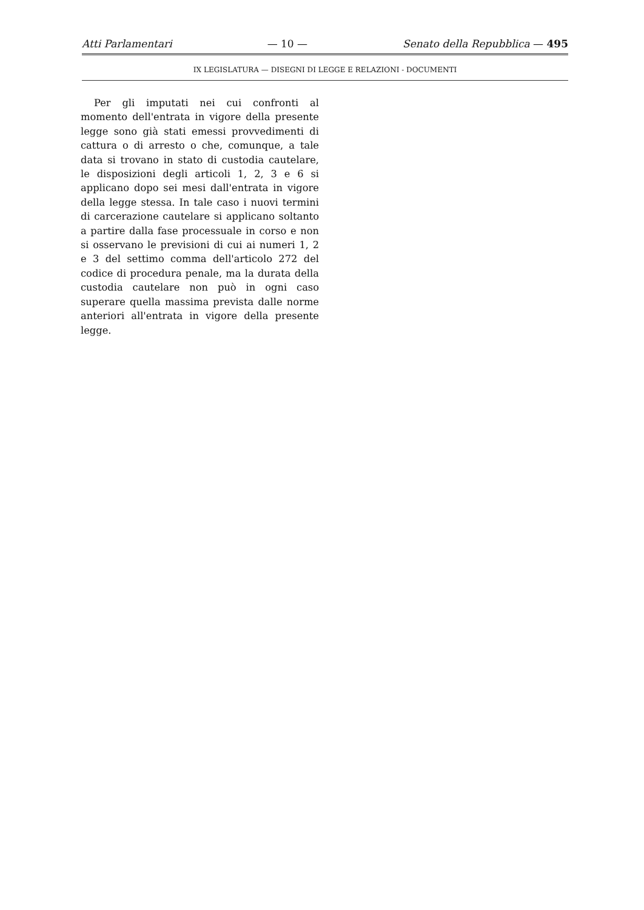Atti Parlamentari — 10 — Senato della Repubblica — 495
IX LEGISLATURA — DISEGNI DI LEGGE E RELAZIONI - DOCUMENTI
Per gli imputati nei cui confronti al momento dell'entrata in vigore della presente legge sono già stati emessi provvedimenti di cattura o di arresto o che, comunque, a tale data si trovano in stato di custodia cautelare, le disposizioni degli articoli 1, 2, 3 e 6 si applicano dopo sei mesi dall'entrata in vigore della legge stessa. In tale caso i nuovi termini di carcerazione cautelare si applicano soltanto a partire dalla fase processuale in corso e non si osservano le previsioni di cui ai numeri 1, 2 e 3 del settimo comma dell'articolo 272 del codice di procedura penale, ma la durata della custodia cautelare non può in ogni caso superare quella massima prevista dalle norme anteriori all'entrata in vigore della presente legge.